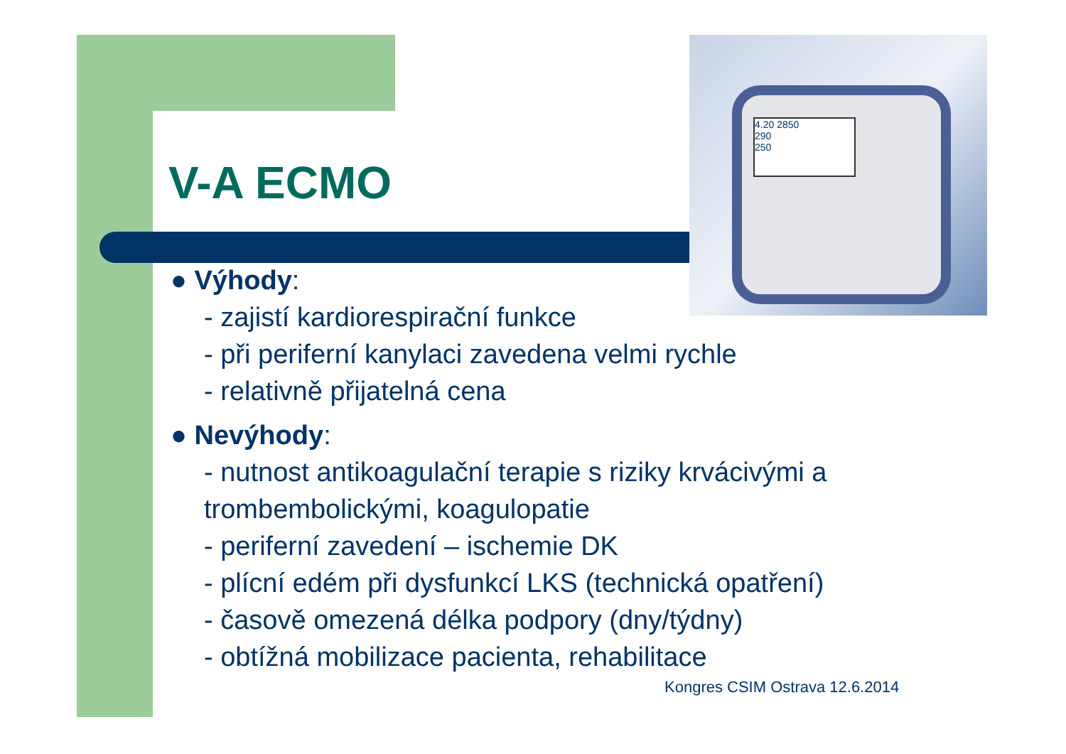4.20 2850
290
250
V-A ECMO
● Výhody:
- zajistí kardiorespirační funkce
- při periferní kanylaci zavedena velmi rychle
- relativně přijatelná cena
● Nevýhody:
- nutnost antikoagulační terapie s riziky krvácivými a trombembolickými, koagulopatie
- periferní zavedení – ischemie DK
- plícní edém při dysfunkcí LKS (technická opatření)
- časově omezená délka podpory (dny/týdny)
- obtížná mobilizace pacienta, rehabilitace
Kongres CSIM Ostrava 12.6.2014